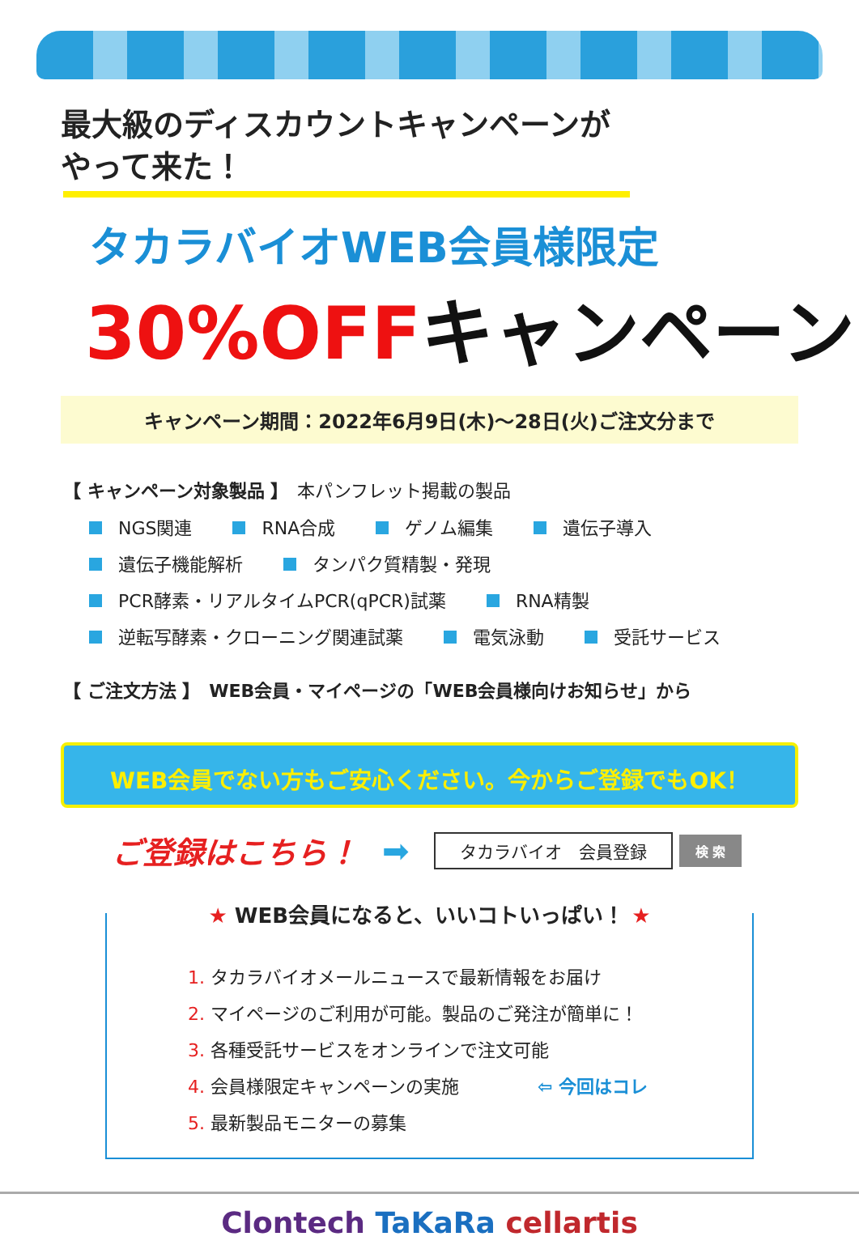最大級のディスカウントキャンペーンが
やって来た！
タカラバイオWEB会員様限定
30%OFFキャンペーン
キャンペーン期間：2022年6月9日(木)～28日(火)ご注文分まで
【 キャンペーン対象製品 】　本パンフレット掲載の製品
NGS関連 RNA合成 ゲノム編集 遺伝子導入
遺伝子機能解析 タンパク質精製・発現
PCR酵素・リアルタイムPCR(qPCR)試薬 RNA精製
逆転写酵素・クローニング関連試薬 電気泳動 受託サービス
【 ご注文方法 】　WEB会員・マイページの「WEB会員様向けお知らせ」から
WEB会員でない方もご安心ください。今からご登録でもOK！
ご登録はこちら！ ➡ タカラバイオ　会員登録 検 索
★ WEB会員になると、いいコトいっぱい！ ★
1. タカラバイオメールニュースで最新情報をお届け
2. マイページのご利用が可能。製品のご発注が簡単に！
3. 各種受託サービスをオンラインで注文可能
4. 会員様限定キャンペーンの実施 ⇦ 今回はコレ
5. 最新製品モニターの募集
Clontech TaKaRa cellartis